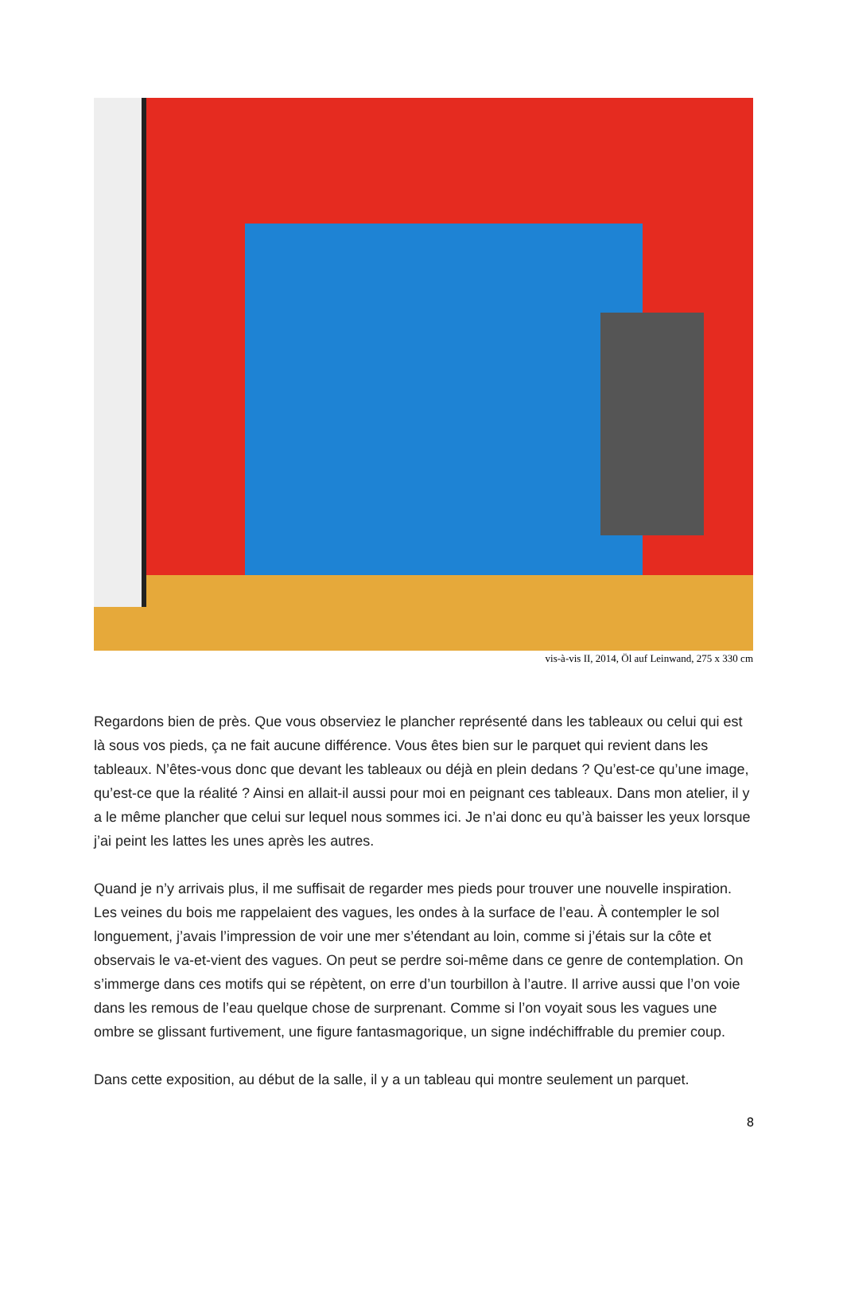vis-à-vis II, 2014, Öl auf Leinwand, 275 x 330 cm
Regardons bien de près. Que vous observiez le plancher représenté dans les tableaux ou celui qui est là sous vos pieds, ça ne fait aucune différence. Vous êtes bien sur le parquet qui revient dans les tableaux. N’êtes-vous donc que devant les tableaux ou déjà en plein dedans ? Qu’est-ce qu’une image, qu’est-ce que la réalité ? Ainsi en allait-il aussi pour moi en peignant ces tableaux. Dans mon atelier, il y a le même plancher que celui sur lequel nous sommes ici. Je n’ai donc eu qu’à baisser les yeux lorsque j’ai peint les lattes les unes après les autres.
Quand je n’y arrivais plus, il me suffisait de regarder mes pieds pour trouver une nouvelle inspiration. Les veines du bois me rappelaient des vagues, les ondes à la surface de l’eau. À contempler le sol longuement, j’avais l’impression de voir une mer s’étendant au loin, comme si j’étais sur la côte et observais le va-et-vient des vagues. On peut se perdre soi-même dans ce genre de contemplation. On s’immerge dans ces motifs qui se répètent, on erre d’un tourbillon à l’autre. Il arrive aussi que l’on voie dans les remous de l’eau quelque chose de surprenant. Comme si l’on voyait sous les vagues une ombre se glissant furtivement, une figure fantasmagorique, un signe indéchiffrable du premier coup.
Dans cette exposition, au début de la salle, il y a un tableau qui montre seulement un parquet.
8